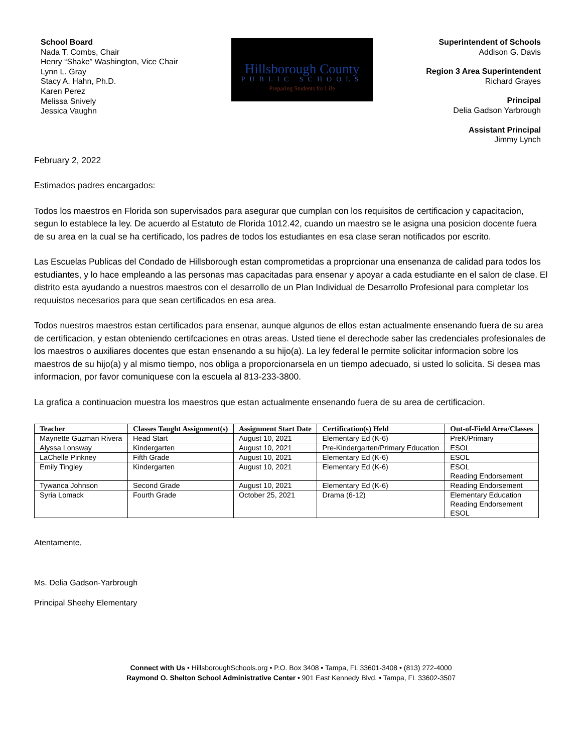School Board
Nada T. Combs, Chair
Henry “Shake” Washington, Vice Chair
Lynn L. Gray
Stacy A. Hahn, Ph.D.
Karen Perez
Melissa Snively
Jessica Vaughn
Hillsborough County
PUBLIC SCHOOLS
Preparing Students for Life
Superintendent of Schools
Addison G. Davis
Region 3 Area Superintendent
Richard Grayes
Principal
Delia Gadson Yarbrough
Assistant Principal
Jimmy Lynch
February 2, 2022
Estimados padres encargados:
Todos los maestros en Florida son supervisados para asegurar que cumplan con los requisitos de certificacion y capacitacion, segun lo establece la ley. De acuerdo al Estatuto de Florida 1012.42, cuando un maestro se le asigna una posicion docente fuera de su area en la cual se ha certificado, los padres de todos los estudiantes en esa clase seran notificados por escrito.
Las Escuelas Publicas del Condado de Hillsborough estan comprometidas a proprcionar una ensenanza de calidad para todos los estudiantes, y lo hace empleando a las personas mas capacitadas para ensenar y apoyar a cada estudiante en el salon de clase. El distrito esta ayudando a nuestros maestros con el desarrollo de un Plan Individual de Desarrollo Profesional para completar los requuistos necesarios para que sean certificados en esa area.
Todos nuestros maestros estan certificados para ensenar, aunque algunos de ellos estan actualmente ensenando fuera de su area de certificacion, y estan obteniendo certifcaciones en otras areas. Usted tiene el derechode saber las credenciales profesionales de los maestros o auxiliares docentes que estan ensenando a su hijo(a). La ley federal le permite solicitar informacion sobre los maestros de su hijo(a) y al mismo tiempo, nos obliga a proporcionarsela en un tiempo adecuado, si usted lo solicita. Si desea mas informacion, por favor comuniquese con la escuela al 813-233-3800.
La grafica a continuacion muestra los maestros que estan actualmente ensenando fuera de su area de certificacion.
| Teacher | Classes Taught Assignment(s) | Assignment Start Date | Certification(s) Held | Out-of-Field Area/Classes |
| --- | --- | --- | --- | --- |
| Maynette Guzman Rivera | Head Start | August 10, 2021 | Elementary Ed (K-6) | PreK/Primary |
| Alyssa Lonsway | Kindergarten | August 10, 2021 | Pre-Kindergarten/Primary Education | ESOL |
| LaChelle Pinkney | Fifth Grade | August 10, 2021 | Elementary Ed (K-6) | ESOL |
| Emily Tingley | Kindergarten | August 10, 2021 | Elementary Ed (K-6) | ESOL Reading Endorsement |
| Tywanca Johnson | Second Grade | August 10, 2021 | Elementary Ed (K-6) | Reading Endorsement |
| Syria Lomack | Fourth Grade | October 25, 2021 | Drama (6-12) | Elementary Education Reading Endorsement ESOL |
Atentamente,
Ms. Delia Gadson-Yarbrough
Principal Sheehy Elementary
Connect with Us • HillsboroughSchools.org • P.O. Box 3408 • Tampa, FL 33601-3408 • (813) 272-4000
Raymond O. Shelton School Administrative Center • 901 East Kennedy Blvd. • Tampa, FL 33602-3507